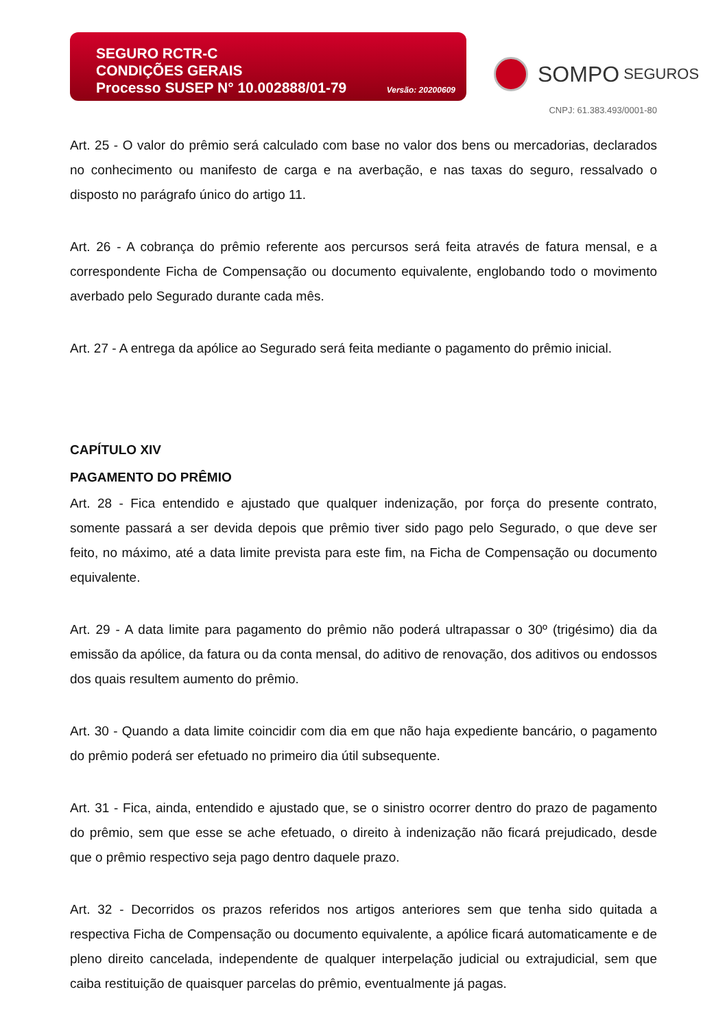SEGURO RCTR-C
CONDIÇÕES GERAIS
Processo SUSEP N° 10.002888/01-79 Versão: 20200609
SOMPO SEGUROS
CNPJ: 61.383.493/0001-80
Art. 25 - O valor do prêmio será calculado com base no valor dos bens ou mercadorias, declarados no conhecimento ou manifesto de carga e na averbação, e nas taxas do seguro, ressalvado o disposto no parágrafo único do artigo 11.
Art. 26 - A cobrança do prêmio referente aos percursos será feita através de fatura mensal, e a correspondente Ficha de Compensação ou documento equivalente, englobando todo o movimento averbado pelo Segurado durante cada mês.
Art. 27 - A entrega da apólice ao Segurado será feita mediante o pagamento do prêmio inicial.
CAPÍTULO XIV
PAGAMENTO DO PRÊMIO
Art. 28 - Fica entendido e ajustado que qualquer indenização, por força do presente contrato, somente passará a ser devida depois que prêmio tiver sido pago pelo Segurado, o que deve ser feito, no máximo, até a data limite prevista para este fim, na Ficha de Compensação ou documento equivalente.
Art. 29 - A data limite para pagamento do prêmio não poderá ultrapassar o 30º (trigésimo) dia da emissão da apólice, da fatura ou da conta mensal, do aditivo de renovação, dos aditivos ou endossos dos quais resultem aumento do prêmio.
Art. 30 - Quando a data limite coincidir com dia em que não haja expediente bancário, o pagamento do prêmio poderá ser efetuado no primeiro dia útil subsequente.
Art. 31 - Fica, ainda, entendido e ajustado que, se o sinistro ocorrer dentro do prazo de pagamento do prêmio, sem que esse se ache efetuado, o direito à indenização não ficará prejudicado, desde que o prêmio respectivo seja pago dentro daquele prazo.
Art. 32 - Decorridos os prazos referidos nos artigos anteriores sem que tenha sido quitada a respectiva Ficha de Compensação ou documento equivalente, a apólice ficará automaticamente e de pleno direito cancelada, independente de qualquer interpelação judicial ou extrajudicial, sem que caiba restituição de quaisquer parcelas do prêmio, eventualmente já pagas.